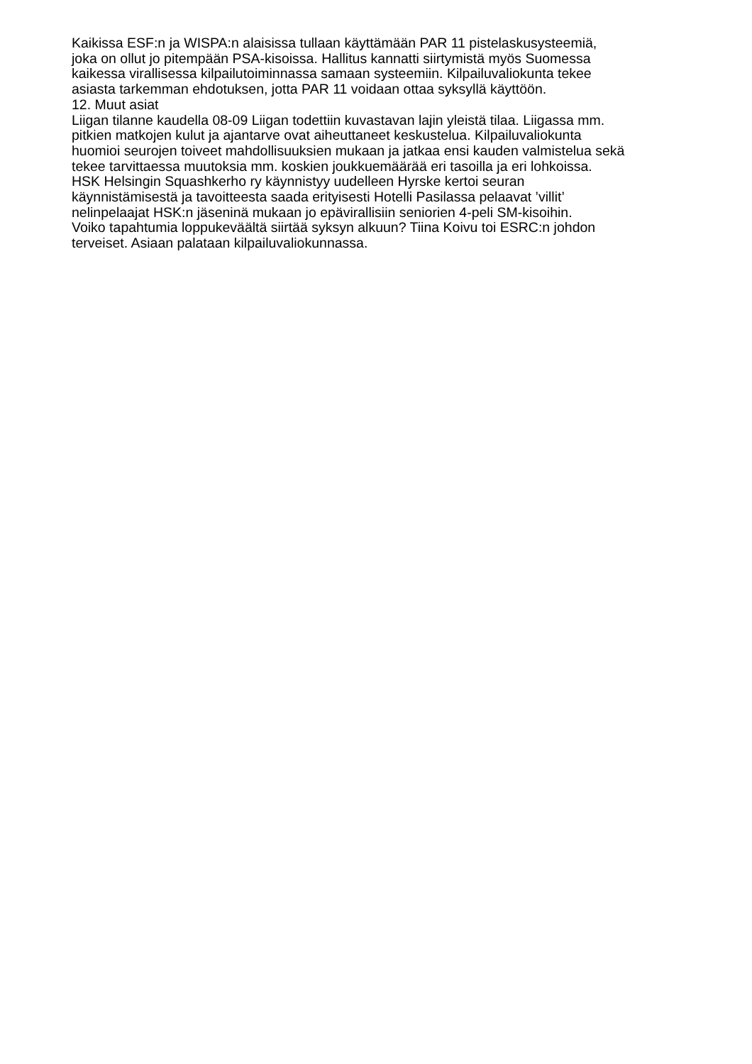Kaikissa ESF:n ja WISPA:n alaisissa tullaan käyttämään PAR 11 pistelaskusysteemiä,
joka on ollut jo pitempään PSA-kisoissa. Hallitus kannatti siirtymistä myös Suomessa
kaikessa virallisessa kilpailutoiminnassa samaan systeemiin. Kilpailuvaliokunta tekee
asiasta tarkemman ehdotuksen, jotta PAR 11 voidaan ottaa syksyllä käyttöön.
12. Muut asiat
Liigan tilanne kaudella 08-09 Liigan todettiin kuvastavan lajin yleistä tilaa. Liigassa mm.
pitkien matkojen kulut ja ajantarve ovat aiheuttaneet keskustelua. Kilpailuvaliokunta
huomioi seurojen toiveet mahdollisuuksien mukaan ja jatkaa ensi kauden valmistelua sekä
tekee tarvittaessa muutoksia mm. koskien joukkuemäärää eri tasoilla ja eri lohkoissa.
HSK Helsingin Squashkerho ry käynnistyy uudelleen Hyrske kertoi seuran
käynnistämisestä ja tavoitteesta saada erityisesti Hotelli Pasilassa pelaavat ’villit’
nelinpelaajat HSK:n jäseninä mukaan jo epävirallisiin seniorien 4-peli SM-kisoihin.
Voiko tapahtumia loppukeväältä siirtää syksyn alkuun? Tiina Koivu toi ESRC:n johdon
terveiset. Asiaan palataan kilpailuvaliokunnassa.